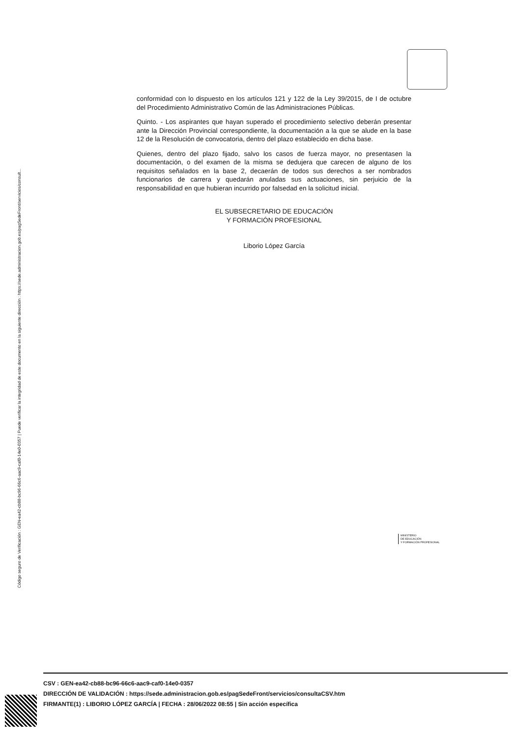Código seguro de Verificación : GEN-ea42-cb88-bc96-66c6-aac9-caf0-14e0-0357 | Puede verificar la integridad de este documento en la siguiente dirección : https://sede.administracion.gob.es/pagSedeFront/servicios/consult...
conformidad con lo dispuesto en los artículos 121 y 122 de la Ley 39/2015, de I de octubre del Procedimiento Administrativo Común de las Administraciones Públicas.
Quinto. - Los aspirantes que hayan superado el procedimiento selectivo deberán presentar ante la Dirección Provincial correspondiente, la documentación a la que se alude en la base 12 de la Resolución de convocatoria, dentro del plazo establecido en dicha base.
Quienes, dentro del plazo fijado, salvo los casos de fuerza mayor, no presentasen la documentación, o del examen de la misma se dedujera que carecen de alguno de los requisitos señalados en la base 2, decaerán de todos sus derechos a ser nombrados funcionarios de carrera y quedarán anuladas sus actuaciones, sin perjuicio de la responsabilidad en que hubieran incurrido por falsedad en la solicitud inicial.
EL SUBSECRETARIO DE EDUCACIÓN
Y FORMACIÓN PROFESIONAL
Liborio López García
MINISTERIO
DE EDUCACIÓN
Y FORMACIÓN PROFESIONAL
CSV : GEN-ea42-cb88-bc96-66c6-aac9-caf0-14e0-0357
DIRECCIÓN DE VALIDACIÓN : https://sede.administracion.gob.es/pagSedeFront/servicios/consultaCSV.htm
FIRMANTE(1) : LIBORIO LÓPEZ GARCÍA | FECHA : 28/06/2022 08:55 | Sin acción específica